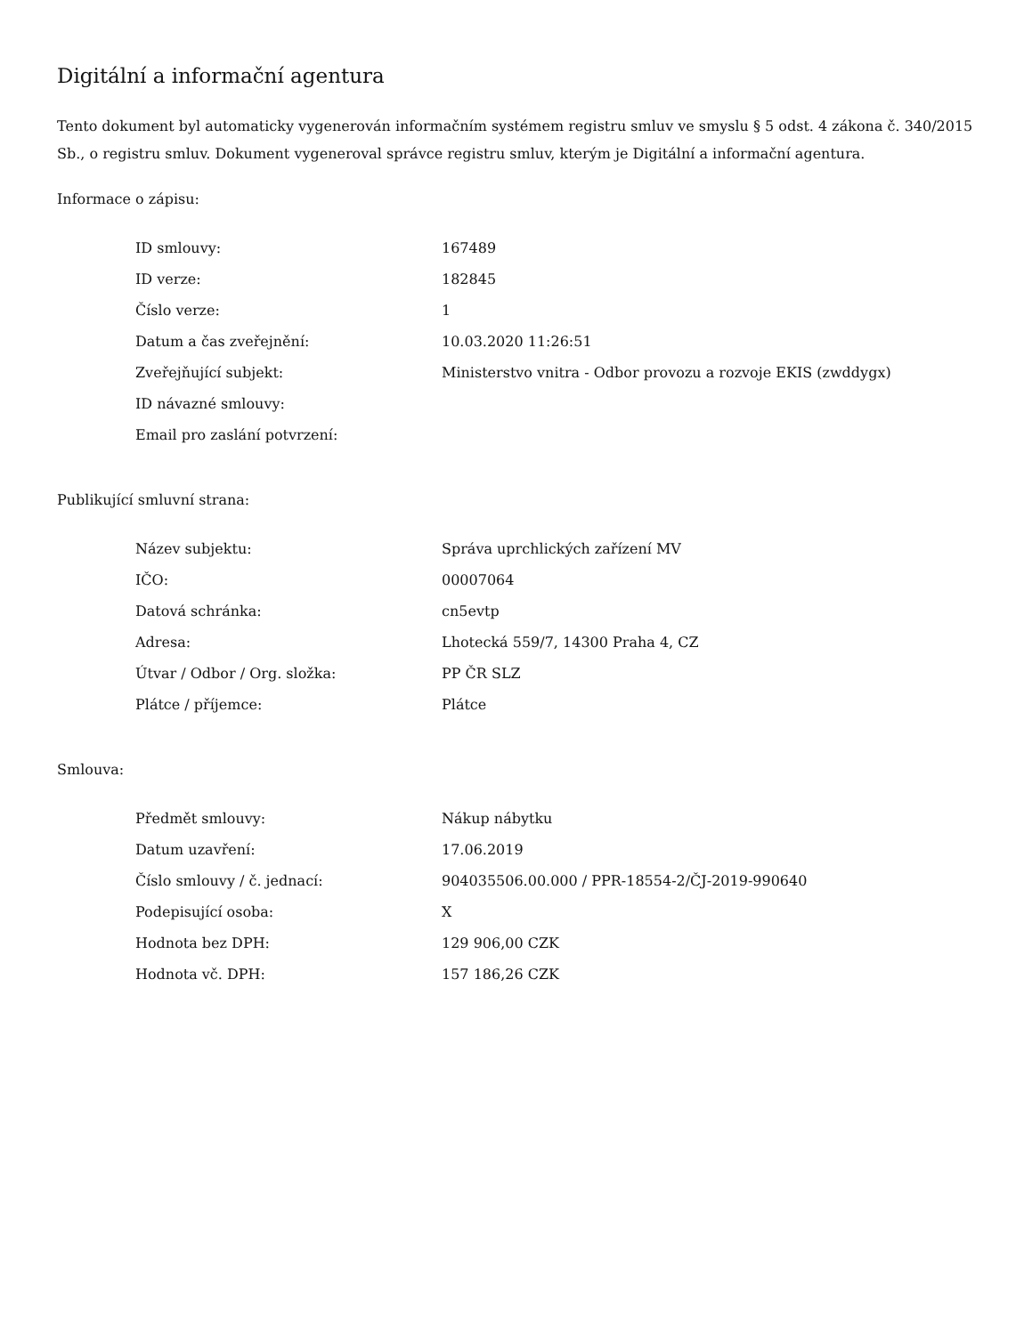Digitální a informační agentura
Tento dokument byl automaticky vygenerován informačním systémem registru smluv ve smyslu § 5 odst. 4 zákona č. 340/2015 Sb., o registru smluv. Dokument vygeneroval správce registru smluv, kterým je Digitální a informační agentura.
Informace o zápisu:
| ID smlouvy: | 167489 |
| ID verze: | 182845 |
| Číslo verze: | 1 |
| Datum a čas zveřejnění: | 10.03.2020 11:26:51 |
| Zveřejňující subjekt: | Ministerstvo vnitra - Odbor provozu a rozvoje EKIS (zwddygx) |
| ID návazné smlouvy: | |
| Email pro zaslání potvrzení: | |
Publikující smluvní strana:
| Název subjektu: | Správa uprchlických zařízení MV |
| IČO: | 00007064 |
| Datová schránka: | cn5evtp |
| Adresa: | Lhotecká 559/7, 14300 Praha 4, CZ |
| Útvar / Odbor / Org. složka: | PP ČR SLZ |
| Plátce / příjemce: | Plátce |
Smlouva:
| Předmět smlouvy: | Nákup nábytku |
| Datum uzavření: | 17.06.2019 |
| Číslo smlouvy / č. jednací: | 904035506.00.000 / PPR-18554-2/ČJ-2019-990640 |
| Podepisující osoba: | X |
| Hodnota bez DPH: | 129 906,00 CZK |
| Hodnota vč. DPH: | 157 186,26 CZK |